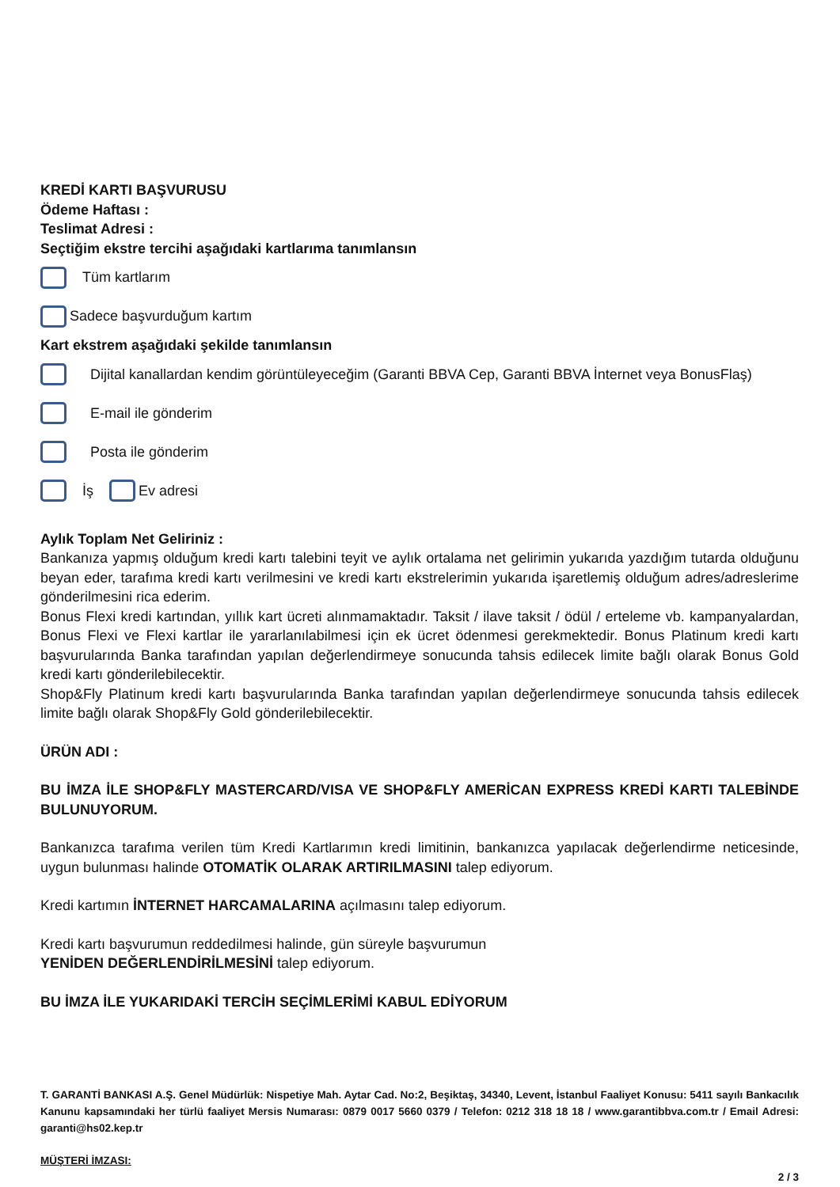KREDİ KARTI BAŞVURUSU
Ödeme Haftası :
Teslimat Adresi :
Seçtiğim ekstre tercihi aşağıdaki kartlarıma tanımlansın
Tüm kartlarım
Sadece başvurduğum kartım
Kart ekstrem aşağıdaki şekilde tanımlansın
Dijital kanallardan kendim görüntüleyeceğim (Garanti BBVA Cep, Garanti BBVA İnternet veya BonusFlaş)
E-mail ile gönderim
Posta ile gönderim
İş Ev adresi
Aylık Toplam Net Geliriniz :
Bankanıza yapmış olduğum kredi kartı talebini teyit ve aylık ortalama net gelirimin yukarıda yazdığım tutarda olduğunu beyan eder, tarafıma kredi kartı verilmesini ve kredi kartı ekstrelerimin yukarıda işaretlemiş olduğum adres/adreslerime gönderilmesini rica ederim.
Bonus Flexi kredi kartından, yıllık kart ücreti alınmamaktadır. Taksit / ilave taksit / ödül / erteleme vb. kampanyalardan, Bonus Flexi ve Flexi kartlar ile yararlanılabilmesi için ek ücret ödenmesi gerekmektedir. Bonus Platinum kredi kartı başvurularında Banka tarafından yapılan değerlendirmeye sonucunda tahsis edilecek limite bağlı olarak Bonus Gold kredi kartı gönderilebilecektir.
Shop&Fly Platinum kredi kartı başvurularında Banka tarafından yapılan değerlendirmeye sonucunda tahsis edilecek limite bağlı olarak Shop&Fly Gold gönderilebilecektir.
ÜRÜN ADI :
BU İMZA İLE SHOP&FLY MASTERCARD/VISA VE SHOP&FLY AMERİCAN EXPRESS KREDİ KARTI TALEBİNDE BULUNUYORUM.
Bankanızca tarafıma verilen tüm Kredi Kartlarımın kredi limitinin, bankanızca yapılacak değerlendirme neticesinde, uygun bulunması halinde OTOMATİK OLARAK ARTIRILMASINI talep ediyorum.
Kredi kartımın İNTERNET HARCAMALARINA açılmasını talep ediyorum.
Kredi kartı başvurumun reddedilmesi halinde, gün süreyle başvurumun
YENİDEN DEĞERLENDİRİLMESİNİ talep ediyorum.
BU İMZA İLE YUKARIDAKİ TERCİH SEÇİMLERİMİ KABUL EDİYORUM
T. GARANTİ BANKASI A.Ş. Genel Müdürlük: Nispetiye Mah. Aytar Cad. No:2, Beşiktaş, 34340, Levent, İstanbul Faaliyet Konusu: 5411 sayılı Bankacılık Kanunu kapsamındaki her türlü faaliyet Mersis Numarası: 0879 0017 5660 0379 / Telefon: 0212 318 18 18 / www.garantibbva.com.tr / Email Adresi: garanti@hs02.kep.tr
MÜŞTERİ İMZASI:
2 / 3